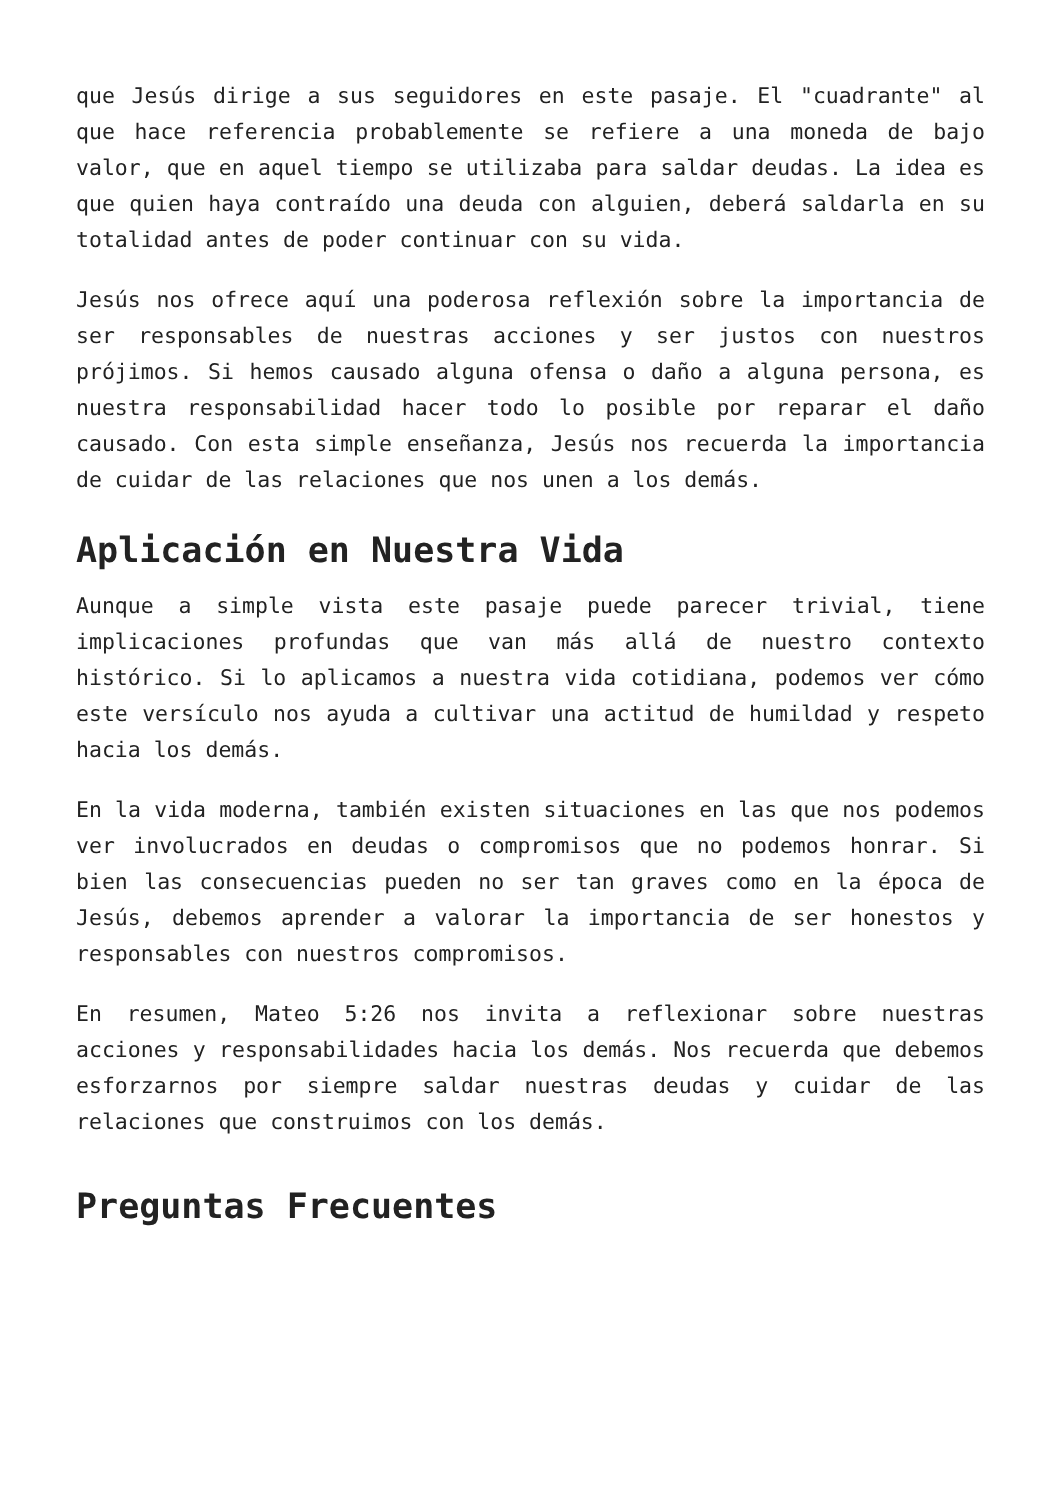que Jesús dirige a sus seguidores en este pasaje. El "cuadrante" al que hace referencia probablemente se refiere a una moneda de bajo valor, que en aquel tiempo se utilizaba para saldar deudas. La idea es que quien haya contraído una deuda con alguien, deberá saldarla en su totalidad antes de poder continuar con su vida.
Jesús nos ofrece aquí una poderosa reflexión sobre la importancia de ser responsables de nuestras acciones y ser justos con nuestros prójimos. Si hemos causado alguna ofensa o daño a alguna persona, es nuestra responsabilidad hacer todo lo posible por reparar el daño causado. Con esta simple enseñanza, Jesús nos recuerda la importancia de cuidar de las relaciones que nos unen a los demás.
Aplicación en Nuestra Vida
Aunque a simple vista este pasaje puede parecer trivial, tiene implicaciones profundas que van más allá de nuestro contexto histórico. Si lo aplicamos a nuestra vida cotidiana, podemos ver cómo este versículo nos ayuda a cultivar una actitud de humildad y respeto hacia los demás.
En la vida moderna, también existen situaciones en las que nos podemos ver involucrados en deudas o compromisos que no podemos honrar. Si bien las consecuencias pueden no ser tan graves como en la época de Jesús, debemos aprender a valorar la importancia de ser honestos y responsables con nuestros compromisos.
En resumen, Mateo 5:26 nos invita a reflexionar sobre nuestras acciones y responsabilidades hacia los demás. Nos recuerda que debemos esforzarnos por siempre saldar nuestras deudas y cuidar de las relaciones que construimos con los demás.
Preguntas Frecuentes